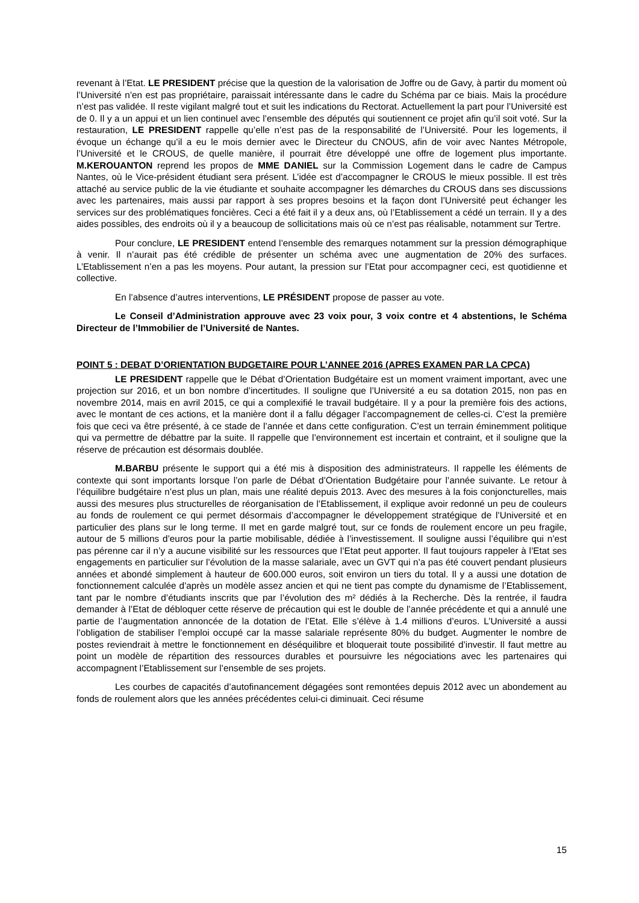revenant à l’Etat. LE PRESIDENT précise que la question de la valorisation de Joffre ou de Gavy, à partir du moment où l’Université n’en est pas propriétaire, paraissait intéressante dans le cadre du Schéma par ce biais. Mais la procédure n’est pas validée. Il reste vigilant malgré tout et suit les indications du Rectorat. Actuellement la part pour l’Université est de 0. Il y a un appui et un lien continuel avec l’ensemble des députés qui soutiennent ce projet afin qu’il soit voté. Sur la restauration, LE PRESIDENT rappelle qu’elle n’est pas de la responsabilité de l’Université. Pour les logements, il évoque un échange qu’il a eu le mois dernier avec le Directeur du CNOUS, afin de voir avec Nantes Métropole, l’Université et le CROUS, de quelle manière, il pourrait être développé une offre de logement plus importante. M.KEROUANTON reprend les propos de MME DANIEL sur la Commission Logement dans le cadre de Campus Nantes, où le Vice-président étudiant sera présent. L’idée est d’accompagner le CROUS le mieux possible. Il est très attaché au service public de la vie étudiante et souhaite accompagner les démarches du CROUS dans ses discussions avec les partenaires, mais aussi par rapport à ses propres besoins et la façon dont l’Université peut échanger les services sur des problématiques foncières. Ceci a été fait il y a deux ans, où l’Etablissement a cédé un terrain. Il y a des aides possibles, des endroits où il y a beaucoup de sollicitations mais où ce n’est pas réalisable, notamment sur Tertre.
Pour conclure, LE PRESIDENT entend l’ensemble des remarques notamment sur la pression démographique à venir. Il n’aurait pas été crédible de présenter un schéma avec une augmentation de 20% des surfaces. L’Etablissement n’en a pas les moyens. Pour autant, la pression sur l’Etat pour accompagner ceci, est quotidienne et collective.
En l’absence d’autres interventions, LE PRÉSIDENT propose de passer au vote.
Le Conseil d’Administration approuve avec 23 voix pour, 3 voix contre et 4 abstentions, le Schéma Directeur de l’Immobilier de l’Université de Nantes.
POINT 5 : DEBAT D’ORIENTATION BUDGETAIRE POUR L’ANNEE 2016 (APRES EXAMEN PAR LA CPCA)
LE PRESIDENT rappelle que le Débat d’Orientation Budgétaire est un moment vraiment important, avec une projection sur 2016, et un bon nombre d’incertitudes. Il souligne que l’Université a eu sa dotation 2015, non pas en novembre 2014, mais en avril 2015, ce qui a complexifié le travail budgétaire. Il y a pour la première fois des actions, avec le montant de ces actions, et la manière dont il a fallu dégager l’accompagnement de celles-ci. C’est la première fois que ceci va être présenté, à ce stade de l’année et dans cette configuration. C’est un terrain éminemment politique qui va permettre de débattre par la suite. Il rappelle que l’environnement est incertain et contraint, et il souligne que la réserve de précaution est désormais doublée.
M.BARBU présente le support qui a été mis à disposition des administrateurs. Il rappelle les éléments de contexte qui sont importants lorsque l’on parle de Débat d’Orientation Budgétaire pour l’année suivante. Le retour à l’équilibre budgétaire n’est plus un plan, mais une réalité depuis 2013. Avec des mesures à la fois conjoncturelles, mais aussi des mesures plus structurelles de réorganisation de l’Etablissement, il explique avoir redonné un peu de couleurs au fonds de roulement ce qui permet désormais d’accompagner le développement stratégique de l’Université et en particulier des plans sur le long terme. Il met en garde malgré tout, sur ce fonds de roulement encore un peu fragile, autour de 5 millions d’euros pour la partie mobilisable, dédiée à l’investissement. Il souligne aussi l’équilibre qui n’est pas pérenne car il n’y a aucune visibilité sur les ressources que l’Etat peut apporter. Il faut toujours rappeler à l’Etat ses engagements en particulier sur l’évolution de la masse salariale, avec un GVT qui n’a pas été couvert pendant plusieurs années et abondé simplement à hauteur de 600.000 euros, soit environ un tiers du total. Il y a aussi une dotation de fonctionnement calculée d’après un modèle assez ancien et qui ne tient pas compte du dynamisme de l’Etablissement, tant par le nombre d’étudiants inscrits que par l’évolution des m² dédiés à la Recherche. Dès la rentrée, il faudra demander à l’Etat de débloquer cette réserve de précaution qui est le double de l’année précédente et qui a annulé une partie de l’augmentation annoncée de la dotation de l’Etat. Elle s’élève à 1.4 millions d’euros. L’Université a aussi l’obligation de stabiliser l’emploi occupé car la masse salariale représente 80% du budget. Augmenter le nombre de postes reviendrait à mettre le fonctionnement en déséquilibre et bloquerait toute possibilité d’investir. Il faut mettre au point un modèle de répartition des ressources durables et poursuivre les négociations avec les partenaires qui accompagnent l’Etablissement sur l’ensemble de ses projets.
Les courbes de capacités d’autofinancement dégagées sont remontées depuis 2012 avec un abondement au fonds de roulement alors que les années précédentes celui-ci diminuait. Ceci résume
15